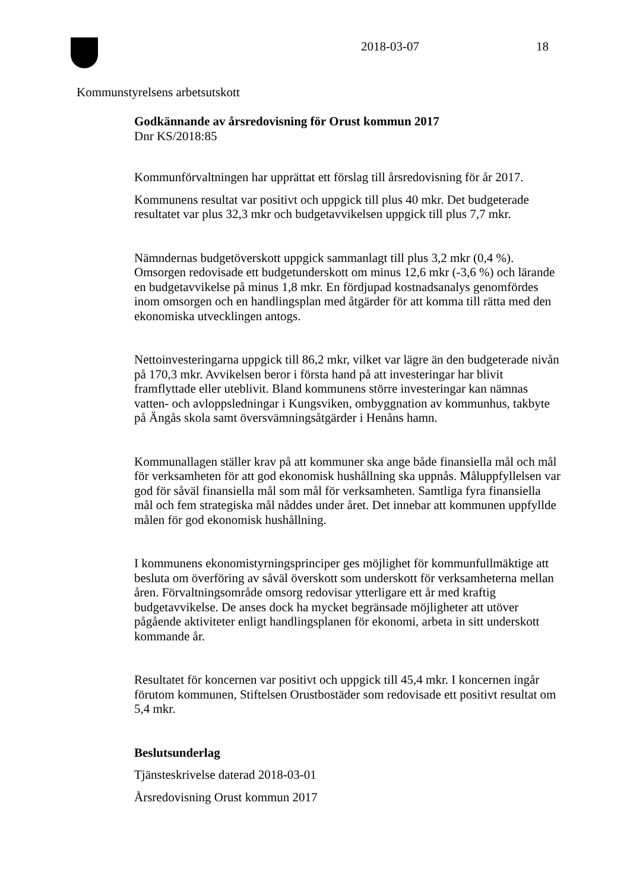2018-03-07 18
Kommunstyrelsens arbetsutskott
Godkännande av årsredovisning för Orust kommun 2017
Dnr KS/2018:85
Kommunförvaltningen har upprättat ett förslag till årsredovisning för år 2017.
Kommunens resultat var positivt och uppgick till plus 40 mkr. Det budgeterade resultatet var plus 32,3 mkr och budgetavvikelsen uppgick till plus 7,7 mkr.
Nämndernas budgetöverskott uppgick sammanlagt till plus 3,2 mkr (0,4 %). Omsorgen redovisade ett budgetunderskott om minus 12,6 mkr (-3,6 %) och lärande en budgetavvikelse på minus 1,8 mkr. En fördjupad kostnadsanalys genomfördes inom omsorgen och en handlingsplan med åtgärder för att komma till rätta med den ekonomiska utvecklingen antogs.
Nettoinvesteringarna uppgick till 86,2 mkr, vilket var lägre än den budgeterade nivån på 170,3 mkr. Avvikelsen beror i första hand på att investeringar har blivit framflyttade eller uteblivit. Bland kommunens större investeringar kan nämnas vatten- och avloppsledningar i Kungsviken, ombyggnation av kommunhus, takbyte på Ängås skola samt översvämningsåtgärder i Henåns hamn.
Kommunallagen ställer krav på att kommuner ska ange både finansiella mål och mål för verksamheten för att god ekonomisk hushållning ska uppnås. Måluppfyllelsen var god för såväl finansiella mål som mål för verksamheten. Samtliga fyra finansiella mål och fem strategiska mål nåddes under året. Det innebar att kommunen uppfyllde målen för god ekonomisk hushållning.
I kommunens ekonomistyrningsprinciper ges möjlighet för kommunfullmäktige att besluta om överföring av såväl överskott som underskott för verksamheterna mellan åren. Förvaltningsområde omsorg redovisar ytterligare ett år med kraftig budgetavvikelse. De anses dock ha mycket begränsade möjligheter att utöver pågående aktiviteter enligt handlingsplanen för ekonomi, arbeta in sitt underskott kommande år.
Resultatet för koncernen var positivt och uppgick till 45,4 mkr. I koncernen ingår förutom kommunen, Stiftelsen Orustbostäder som redovisade ett positivt resultat om 5,4 mkr.
Beslutsunderlag
Tjänsteskrivelse daterad 2018-03-01
Årsredovisning Orust kommun 2017